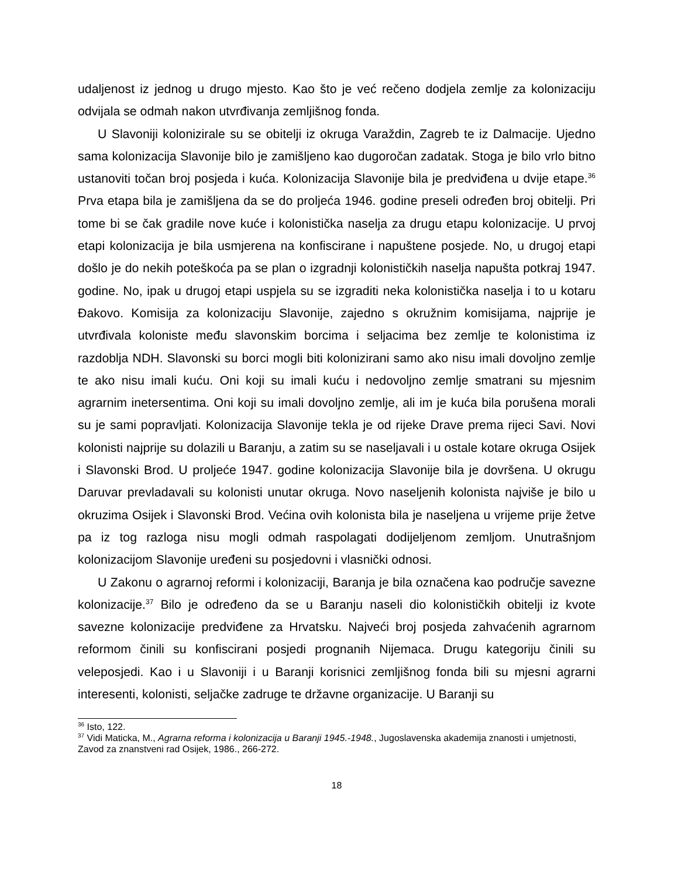udaljenost iz jednog u drugo mjesto. Kao što je već rečeno dodjela zemlje za kolonizaciju odvijala se odmah nakon utvrđivanja zemljišnog fonda.
U Slavoniji kolonizirale su se obitelji iz okruga Varaždin, Zagreb te iz Dalmacije. Ujedno sama kolonizacija Slavonije bilo je zamišljeno kao dugoročan zadatak. Stoga je bilo vrlo bitno ustanoviti točan broj posjeda i kuća. Kolonizacija Slavonije bila je predviđena u dvije etape.<sup>36</sup> Prva etapa bila je zamišljena da se do proljeća 1946. godine preseli određen broj obitelji. Pri tome bi se čak gradile nove kuće i kolonistička naselja za drugu etapu kolonizacije. U prvoj etapi kolonizacija je bila usmjerena na konfiscirane i napuštene posjede. No, u drugoj etapi došlo je do nekih poteškoća pa se plan o izgradnji kolonističkih naselja napušta potkraj 1947. godine. No, ipak u drugoj etapi uspjela su se izgraditi neka kolonistička naselja i to u kotaru Đakovo. Komisija za kolonizaciju Slavonije, zajedno s okružnim komisijama, najprije je utvrđivala koloniste među slavonskim borcima i seljacima bez zemlje te kolonistima iz razdoblja NDH. Slavonski su borci mogli biti kolonizirani samo ako nisu imali dovoljno zemlje te ako nisu imali kuću. Oni koji su imali kuću i nedovoljno zemlje smatrani su mjesnim agrarnim inetersentima. Oni koji su imali dovoljno zemlje, ali im je kuća bila porušena morali su je sami popravljati. Kolonizacija Slavonije tekla je od rijeke Drave prema rijeci Savi. Novi kolonisti najprije su dolazili u Baranju, a zatim su se naseljavali i u ostale kotare okruga Osijek i Slavonski Brod. U proljeće 1947. godine kolonizacija Slavonije bila je dovršena. U okrugu Daruvar prevladavali su kolonisti unutar okruga. Novo naseljenih kolonista najviše je bilo u okruzima Osijek i Slavonski Brod. Većina ovih kolonista bila je naseljena u vrijeme prije žetve pa iz tog razloga nisu mogli odmah raspolagati dodijeljenom zemljom. Unutrašnjom kolonizacijom Slavonije uređeni su posjedovni i vlasnički odnosi.
U Zakonu o agrarnoj reformi i kolonizaciji, Baranja je bila označena kao područje savezne kolonizacije.<sup>37</sup> Bilo je određeno da se u Baranju naseli dio kolonističkih obitelji iz kvote savezne kolonizacije predviđene za Hrvatsku. Najveći broj posjeda zahvaćenih agrarnom reformom činili su konfiscirani posjedi prognanih Nijemaca. Drugu kategoriju činili su veleposjedi. Kao i u Slavoniji i u Baranji korisnici zemljišnog fonda bili su mjesni agrarni interesenti, kolonisti, seljačke zadruge te državne organizacije. U Baranji su
<sup>36</sup> Isto, 122.
<sup>37</sup> Vidi Maticka, M., Agrarna reforma i kolonizacija u Baranji 1945.-1948., Jugoslavenska akademija znanosti i umjetnosti, Zavod za znanstveni rad Osijek, 1986., 266-272.
18